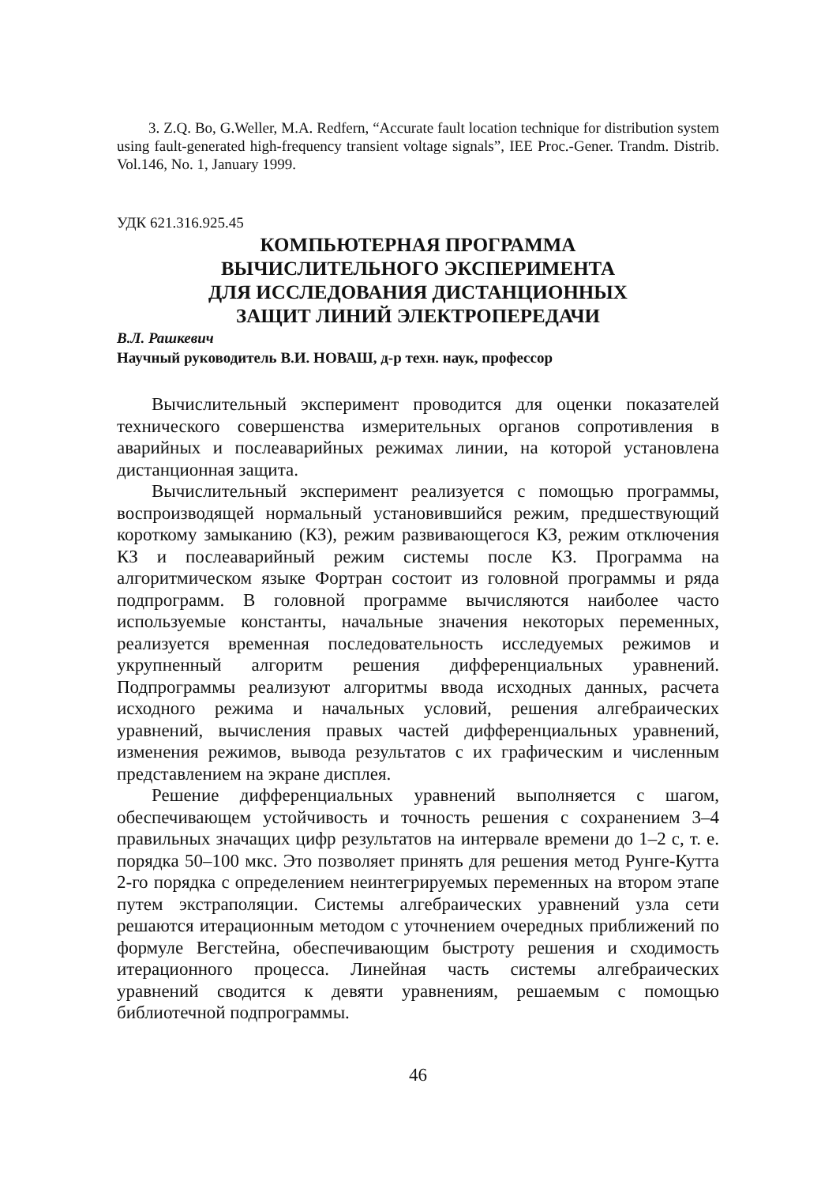3. Z.Q. Bo, G.Weller, M.A. Redfern, “Accurate fault location technique for distribution system using fault-generated high-frequency transient voltage signals”, IEE Proc.-Gener. Trandm. Distrib. Vol.146, No. 1, January 1999.
УДК 621.316.925.45
КОМПЬЮТЕРНАЯ ПРОГРАММА
ВЫЧИСЛИТЕЛЬНОГО ЭКСПЕРИМЕНТА
ДЛЯ ИССЛЕДОВАНИЯ ДИСТАНЦИОННЫХ
ЗАЩИТ ЛИНИЙ ЭЛЕКТРОПЕРЕДАЧИ
В.Л. Рашкевич
Научный руководитель В.И. НОВАШ, д-р техн. наук, профессор
Вычислительный эксперимент проводится для оценки показателей технического совершенства измерительных органов сопротивления в аварийных и послеаварийных режимах линии, на которой установлена дистанционная защита.
Вычислительный эксперимент реализуется с помощью программы, воспроизводящей нормальный установившийся режим, предшествующий короткому замыканию (КЗ), режим развивающегося КЗ, режим отключения КЗ и послеаварийный режим системы после КЗ. Программа на алгоритмическом языке Фортран состоит из головной программы и ряда подпрограмм. В головной программе вычисляются наиболее часто используемые константы, начальные значения некоторых переменных, реализуется временная последовательность исследуемых режимов и укрупненный алгоритм решения дифференциальных уравнений. Подпрограммы реализуют алгоритмы ввода исходных данных, расчета исходного режима и начальных условий, решения алгебраических уравнений, вычисления правых частей дифференциальных уравнений, изменения режимов, вывода результатов с их графическим и численным представлением на экране дисплея.
Решение дифференциальных уравнений выполняется с шагом, обеспечивающем устойчивость и точность решения с сохранением 3–4 правильных значащих цифр результатов на интервале времени до 1–2 с, т. е. порядка 50–100 мкс. Это позволяет принять для решения метод Рунге-Кутта 2-го порядка с определением неинтегрируемых переменных на втором этапе путем экстраполяции. Системы алгебраических уравнений узла сети решаются итерационным методом с уточнением очередных приближений по формуле Вегстейна, обеспечивающим быстроту решения и сходимость итерационного процесса. Линейная часть системы алгебраических уравнений сводится к девяти уравнениям, решаемым с помощью библиотечной подпрограммы.
46